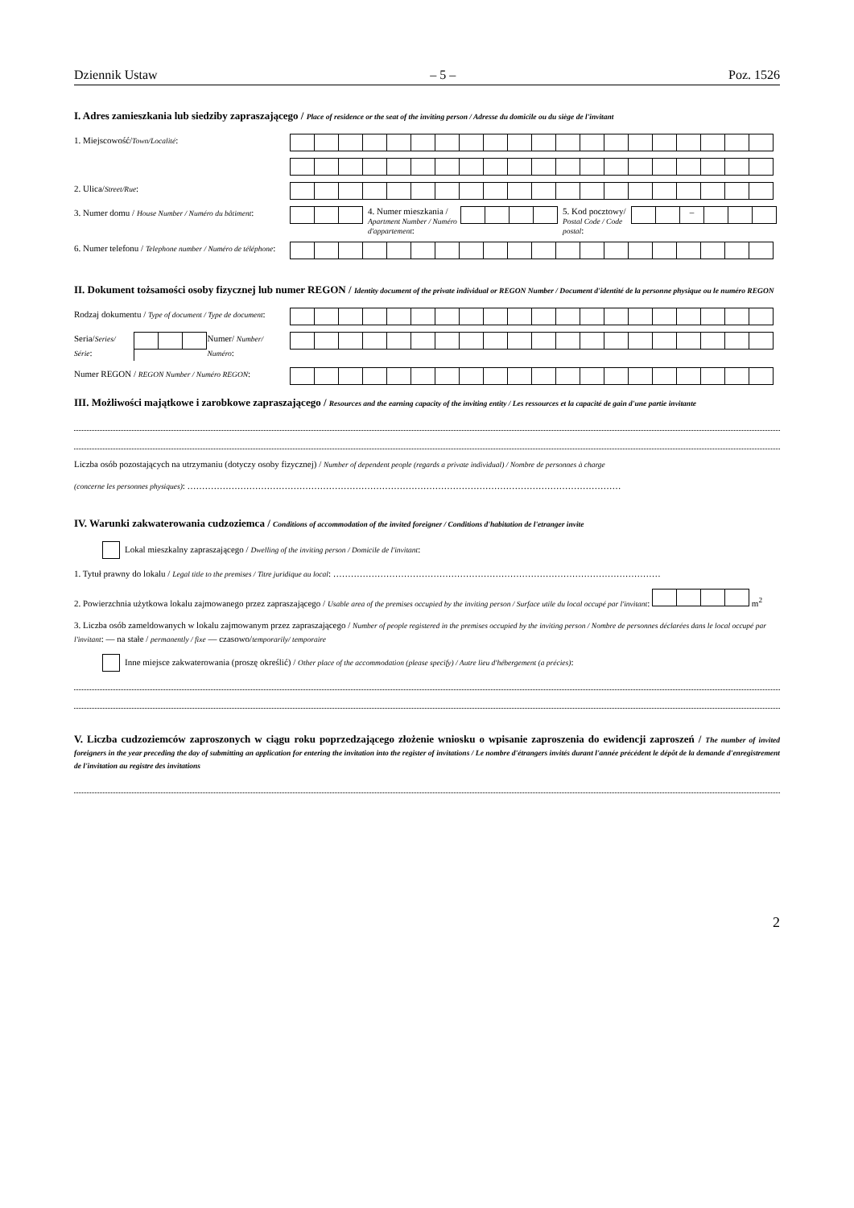Dziennik Ustaw – 5 – Poz. 1526
I. Adres zamieszkania lub siedziby zapraszającego / Place of residence or the seat of the inviting person / Adresse du domicile ou du siège de l'invitant
1. Miejscowość/Town/Localité:
2. Ulica/Street/Rue:
3. Numer domu / House Number / Numéro du bâtiment:
4. Numer mieszkania / Apartment Number / Numéro d'appartement:
5. Kod pocztowy/ Postal Code / Code postal:
–
6. Numer telefonu / Telephone number / Numéro de téléphone:
II. Dokument tożsamości osoby fizycznej lub numer REGON / Identity document of the private individual or REGON Number / Document d'identité de la personne physique ou le numéro REGON
Rodzaj dokumentu / Type of document / Type de document:
Seria/Series/ Série: Numer/ Number/ Numéro:
Numer REGON / REGON Number / Numéro REGON:
III. Możliwości majątkowe i zarobkowe zapraszającego / Resources and the earning capacity of the inviting entity / Les ressources et la capacité de gain d'une partie invitante
Liczba osób pozostających na utrzymaniu (dotyczy osoby fizycznej) / Number of dependent people (regards a private individual) / Nombre de personnes à charge
(concerne les personnes physiques): …………………………………………………………………………………………………………………………………
IV. Warunki zakwaterowania cudzoziemca / Conditions of accommodation of the invited foreigner / Conditions d'habitation de l'etranger invite
Lokal mieszkalny zapraszającego / Dwelling of the inviting person / Domicile de l'invitant:
1. Tytuł prawny do lokalu / Legal title to the premises / Titre juridique au local: …………………………………………………………………………………………………
2. Powierzchnia użytkowa lokalu zajmowanego przez zapraszającego / Usable area of the premises occupied by the inviting person / Surface utile du local occupé par l'invitant: m<sup>2</sup>
3. Liczba osób zameldowanych w lokalu zajmowanym przez zapraszającego / Number of people registered in the premises occupied by the inviting person / Nombre de personnes déclarées dans le local occupé par l'invitant: — na stałe / permanently / fixe — czasowo/temporarily/ temporaire
Inne miejsce zakwaterowania (proszę określić) / Other place of the accommodation (please specify) / Autre lieu d'hébergement (a précies):
V. Liczba cudzoziemców zaproszonych w ciągu roku poprzedzającego złożenie wniosku o wpisanie zaproszenia do ewidencji zaproszeń / The number of invited foreigners in the year preceding the day of submitting an application for entering the invitation into the register of invitations / Le nombre d'étrangers invités durant l'année précédent le dépôt de la demande d'enregistrement de l'invitation au registre des invitations
2